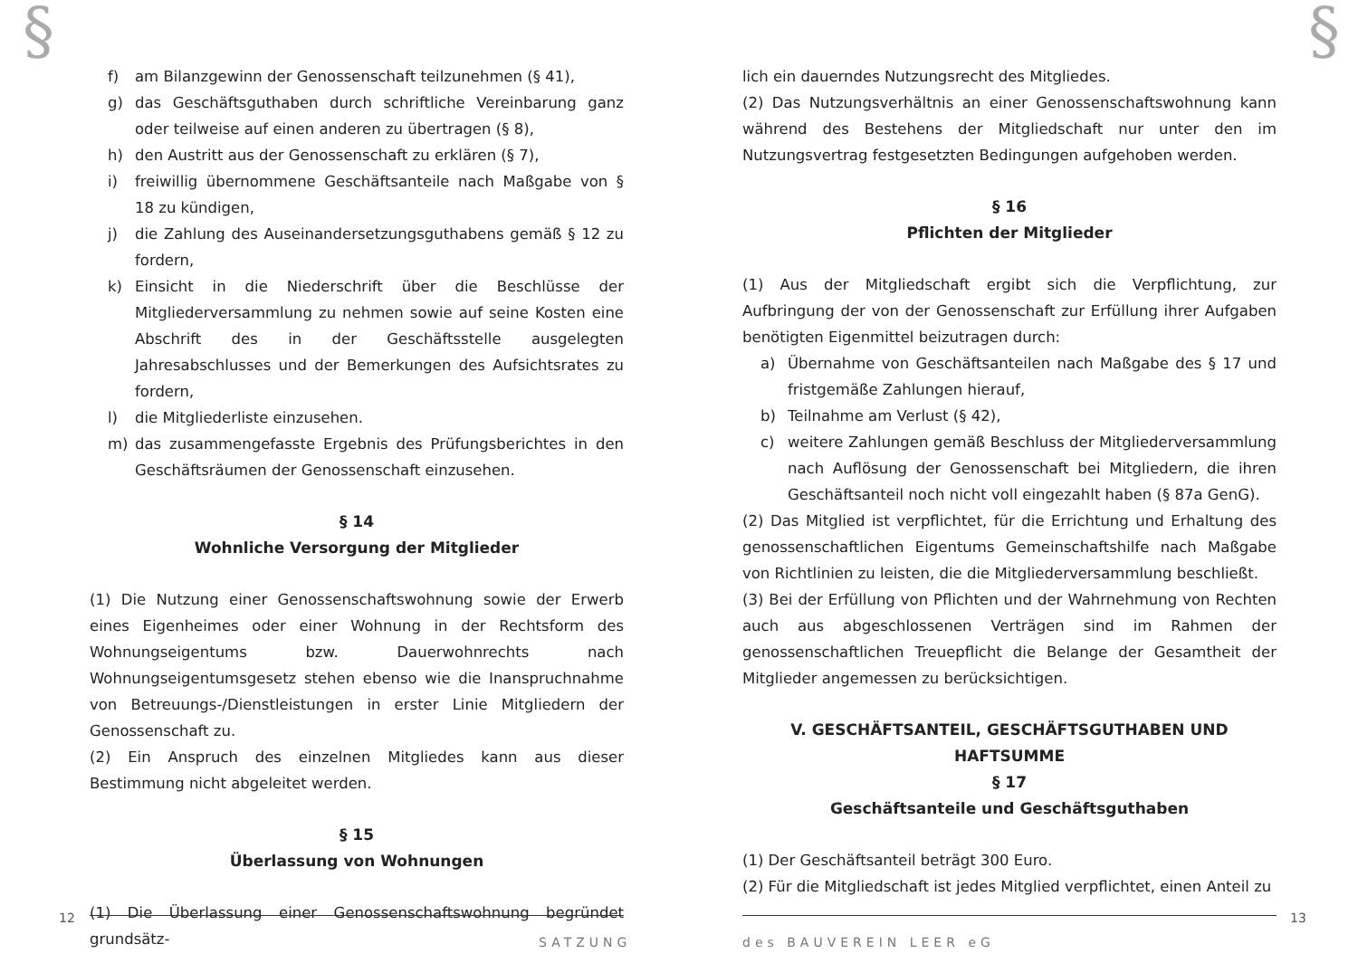§ §
f) am Bilanzgewinn der Genossenschaft teilzunehmen (§ 41),
g) das Geschäftsguthaben durch schriftliche Vereinbarung ganz oder teilweise auf einen anderen zu übertragen (§ 8),
h) den Austritt aus der Genossenschaft zu erklären (§ 7),
i) freiwillig übernommene Geschäftsanteile nach Maßgabe von § 18 zu kündigen,
j) die Zahlung des Auseinandersetzungsguthabens gemäß § 12 zu fordern,
k) Einsicht in die Niederschrift über die Beschlüsse der Mitgliederversammlung zu nehmen sowie auf seine Kosten eine Abschrift des in der Geschäftsstelle ausgelegten Jahresabschlusses und der Bemerkungen des Aufsichtsrates zu fordern,
l) die Mitgliederliste einzusehen.
m) das zusammengefasste Ergebnis des Prüfungsberichtes in den Geschäftsräumen der Genossenschaft einzusehen.
§ 14
Wohnliche Versorgung der Mitglieder
(1) Die Nutzung einer Genossenschaftswohnung sowie der Erwerb eines Eigenheimes oder einer Wohnung in der Rechtsform des Wohnungseigentums bzw. Dauerwohnrechts nach Wohnungseigentumsgesetz stehen ebenso wie die Inanspruchnahme von Betreuungs-/Dienstleistungen in erster Linie Mitgliedern der Genossenschaft zu.
(2) Ein Anspruch des einzelnen Mitgliedes kann aus dieser Bestimmung nicht abgeleitet werden.
§ 15
Überlassung von Wohnungen
(1) Die Überlassung einer Genossenschaftswohnung begründet grundsätz-
lich ein dauerndes Nutzungsrecht des Mitgliedes.
(2) Das Nutzungsverhältnis an einer Genossenschaftswohnung kann während des Bestehens der Mitgliedschaft nur unter den im Nutzungsvertrag festgesetzten Bedingungen aufgehoben werden.
§ 16
Pflichten der Mitglieder
(1) Aus der Mitgliedschaft ergibt sich die Verpflichtung, zur Aufbringung der von der Genossenschaft zur Erfüllung ihrer Aufgaben benötigten Eigenmittel beizutragen durch:
a) Übernahme von Geschäftsanteilen nach Maßgabe des § 17 und fristgemäße Zahlungen hierauf,
b) Teilnahme am Verlust (§ 42),
c) weitere Zahlungen gemäß Beschluss der Mitgliederversammlung nach Auflösung der Genossenschaft bei Mitgliedern, die ihren Geschäftsanteil noch nicht voll eingezahlt haben (§ 87a GenG).
(2) Das Mitglied ist verpflichtet, für die Errichtung und Erhaltung des genossenschaftlichen Eigentums Gemeinschaftshilfe nach Maßgabe von Richtlinien zu leisten, die die Mitgliederversammlung beschließt.
(3) Bei der Erfüllung von Pflichten und der Wahrnehmung von Rechten auch aus abgeschlossenen Verträgen sind im Rahmen der genossenschaftlichen Treuepflicht die Belange der Gesamtheit der Mitglieder angemessen zu berücksichtigen.
V. GESCHÄFTSANTEIL, GESCHÄFTSGUTHABEN UND HAFTSUMME
§ 17
Geschäftsanteile und Geschäftsguthaben
(1) Der Geschäftsanteil beträgt 300 Euro.
(2) Für die Mitgliedschaft ist jedes Mitglied verpflichtet, einen Anteil zu
12 13
SATZUNG des BAUVEREIN LEER eG